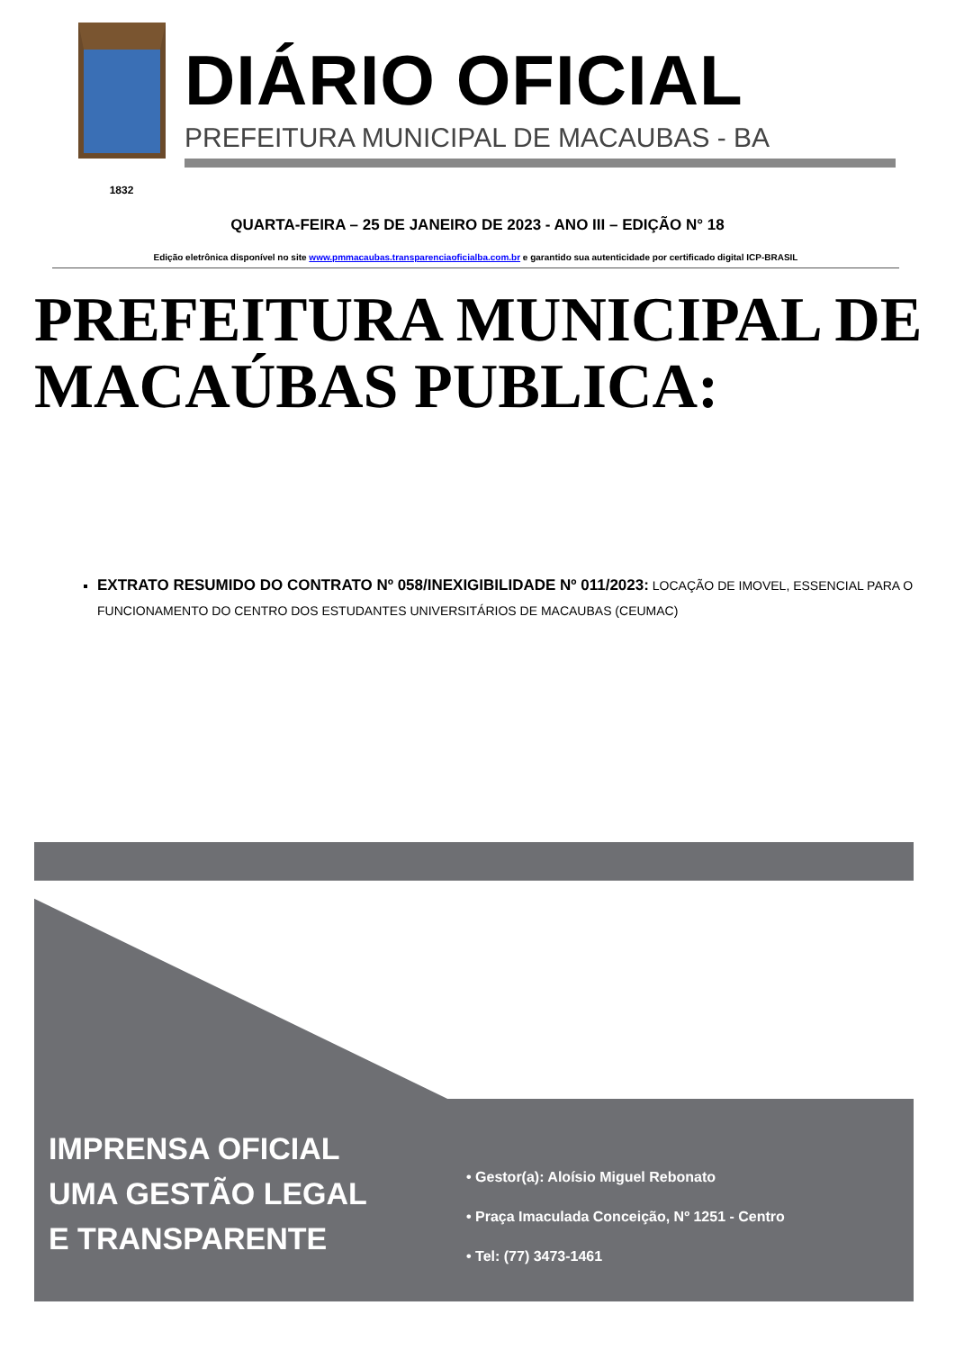1832
DIÁRIO OFICIAL
PREFEITURA MUNICIPAL DE MACAUBAS - BA
QUARTA-FEIRA – 25 DE JANEIRO DE 2023 - ANO III – EDIÇÃO N° 18
Edição eletrônica disponível no site www.pmmacaubas.transparenciaoficialba.com.br e garantido sua autenticidade por certificado digital ICP-BRASIL
PREFEITURA MUNICIPAL DE MACAÚBAS PUBLICA:
EXTRATO RESUMIDO DO CONTRATO Nº 058/INEXIGIBILIDADE Nº 011/2023: LOCAÇÃO DE IMOVEL, ESSENCIAL PARA O FUNCIONAMENTO DO CENTRO DOS ESTUDANTES UNIVERSITÁRIOS DE MACAUBAS (CEUMAC)
IMPRENSA OFICIAL
UMA GESTÃO LEGAL
E TRANSPARENTE
• Gestor(a): Aloísio Miguel Rebonato
• Praça Imaculada Conceição, Nº 1251 - Centro
• Tel: (77) 3473-1461